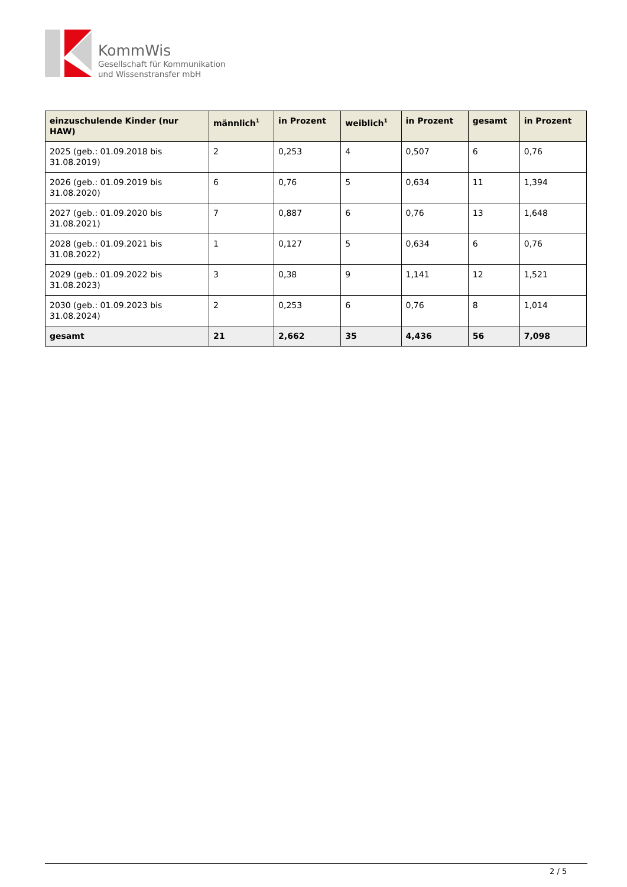KommWis
Gesellschaft für Kommunikation
und Wissenstransfer mbH
| einzuschulende Kinder (nur HAW) | männlich<sup>1</sup> | in Prozent | weiblich<sup>1</sup> | in Prozent | gesamt | in Prozent |
| --- | --- | --- | --- | --- | --- | --- |
| 2025 (geb.: 01.09.2018 bis 31.08.2019) | 2 | 0,253 | 4 | 0,507 | 6 | 0,76 |
| 2026 (geb.: 01.09.2019 bis 31.08.2020) | 6 | 0,76 | 5 | 0,634 | 11 | 1,394 |
| 2027 (geb.: 01.09.2020 bis 31.08.2021) | 7 | 0,887 | 6 | 0,76 | 13 | 1,648 |
| 2028 (geb.: 01.09.2021 bis 31.08.2022) | 1 | 0,127 | 5 | 0,634 | 6 | 0,76 |
| 2029 (geb.: 01.09.2022 bis 31.08.2023) | 3 | 0,38 | 9 | 1,141 | 12 | 1,521 |
| 2030 (geb.: 01.09.2023 bis 31.08.2024) | 2 | 0,253 | 6 | 0,76 | 8 | 1,014 |
| gesamt | 21 | 2,662 | 35 | 4,436 | 56 | 7,098 |
2 / 5